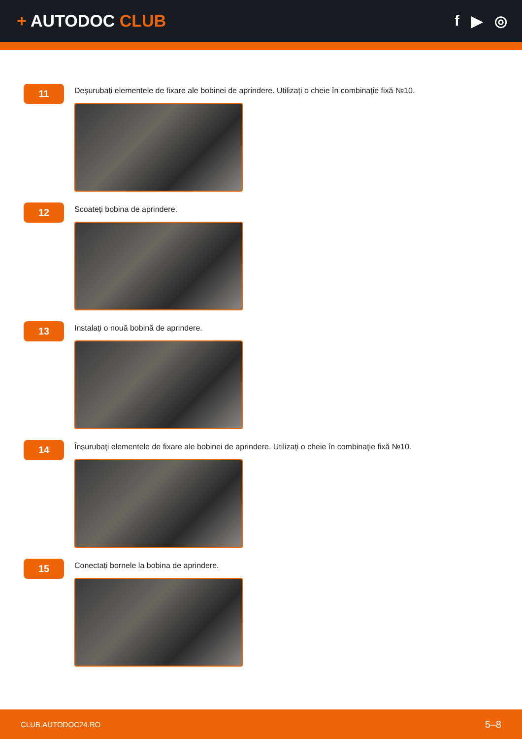+ AUTODOC CLUB f ▶ ◎
11
Deșurubați elementele de fixare ale bobinei de aprindere. Utilizați o cheie în combinaţie fixă №10.
12
Scoateți bobina de aprindere.
13
Instalați o nouă bobină de aprindere.
14
Înșurubați elementele de fixare ale bobinei de aprindere. Utilizați o cheie în combinaţie fixă №10.
15
Conectați bornele la bobina de aprindere.
CLUB.AUTODOC24.RO 5–8